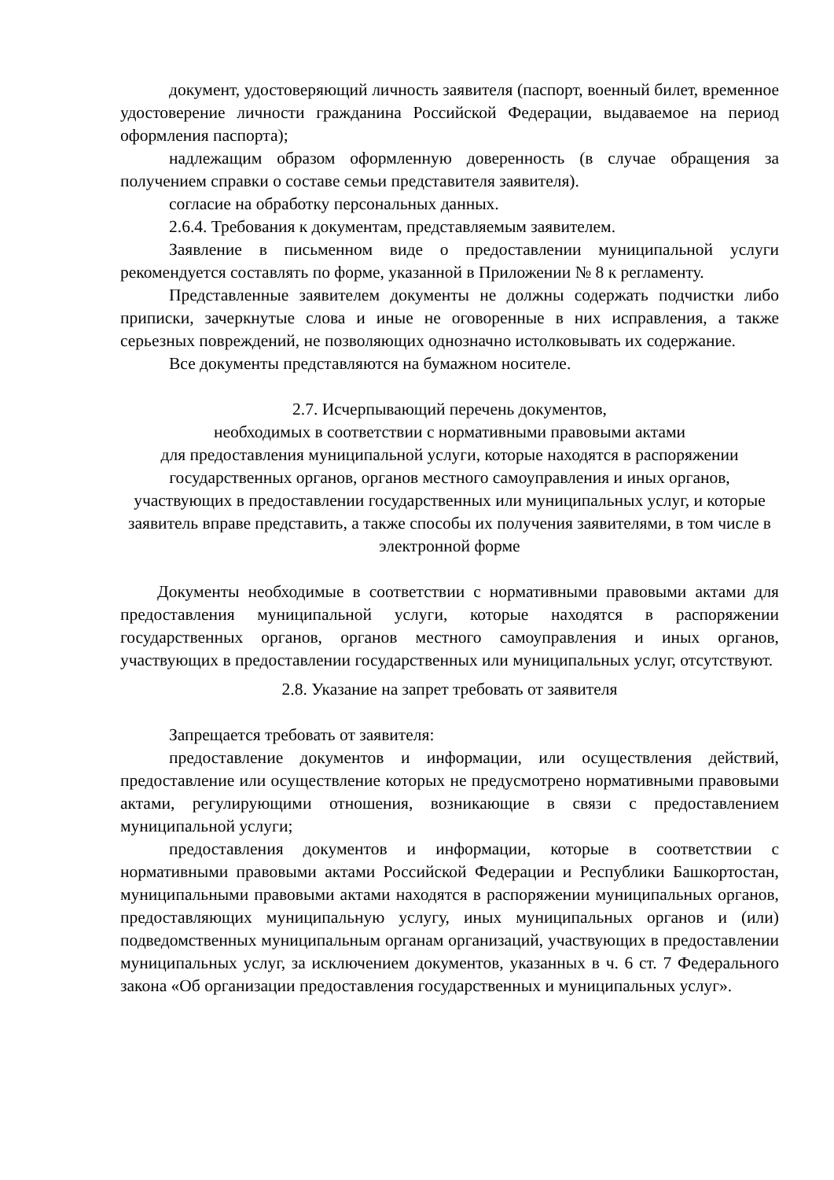документ, удостоверяющий личность заявителя (паспорт, военный билет, временное удостоверение личности гражданина Российской Федерации, выдаваемое на период оформления паспорта);
надлежащим образом оформленную доверенность (в случае обращения за получением справки о составе семьи представителя заявителя).
согласие на обработку персональных данных.
2.6.4. Требования к документам, представляемым заявителем.
Заявление в письменном виде о предоставлении муниципальной услуги рекомендуется составлять по форме, указанной в Приложении № 8 к регламенту.
Представленные заявителем документы не должны содержать подчистки либо приписки, зачеркнутые слова и иные не оговоренные в них исправления, а также серьезных повреждений, не позволяющих однозначно истолковывать их содержание.
Все документы представляются на бумажном носителе.
2.7. Исчерпывающий перечень документов,
необходимых в соответствии с нормативными правовыми актами
для предоставления муниципальной услуги, которые находятся в распоряжении государственных органов, органов местного самоуправления и иных органов, участвующих в предоставлении государственных или муниципальных услуг, и которые заявитель вправе представить, а также способы их получения заявителями, в том числе в электронной форме
Документы необходимые в соответствии с нормативными правовыми актами для предоставления муниципальной услуги, которые находятся в распоряжении государственных органов, органов местного самоуправления и иных органов, участвующих в предоставлении государственных или муниципальных услуг, отсутствуют.
2.8. Указание на запрет требовать от заявителя
Запрещается требовать от заявителя:
предоставление документов и информации, или осуществления действий, предоставление или осуществление которых не предусмотрено нормативными правовыми актами, регулирующими отношения, возникающие в связи с предоставлением муниципальной услуги;
предоставления документов и информации, которые в соответствии с нормативными правовыми актами Российской Федерации и Республики Башкортостан, муниципальными правовыми актами находятся в распоряжении муниципальных органов, предоставляющих муниципальную услугу, иных муниципальных органов и (или) подведомственных муниципальным органам организаций, участвующих в предоставлении муниципальных услуг, за исключением документов, указанных в ч. 6 ст. 7 Федерального закона «Об организации предоставления государственных и муниципальных услуг».